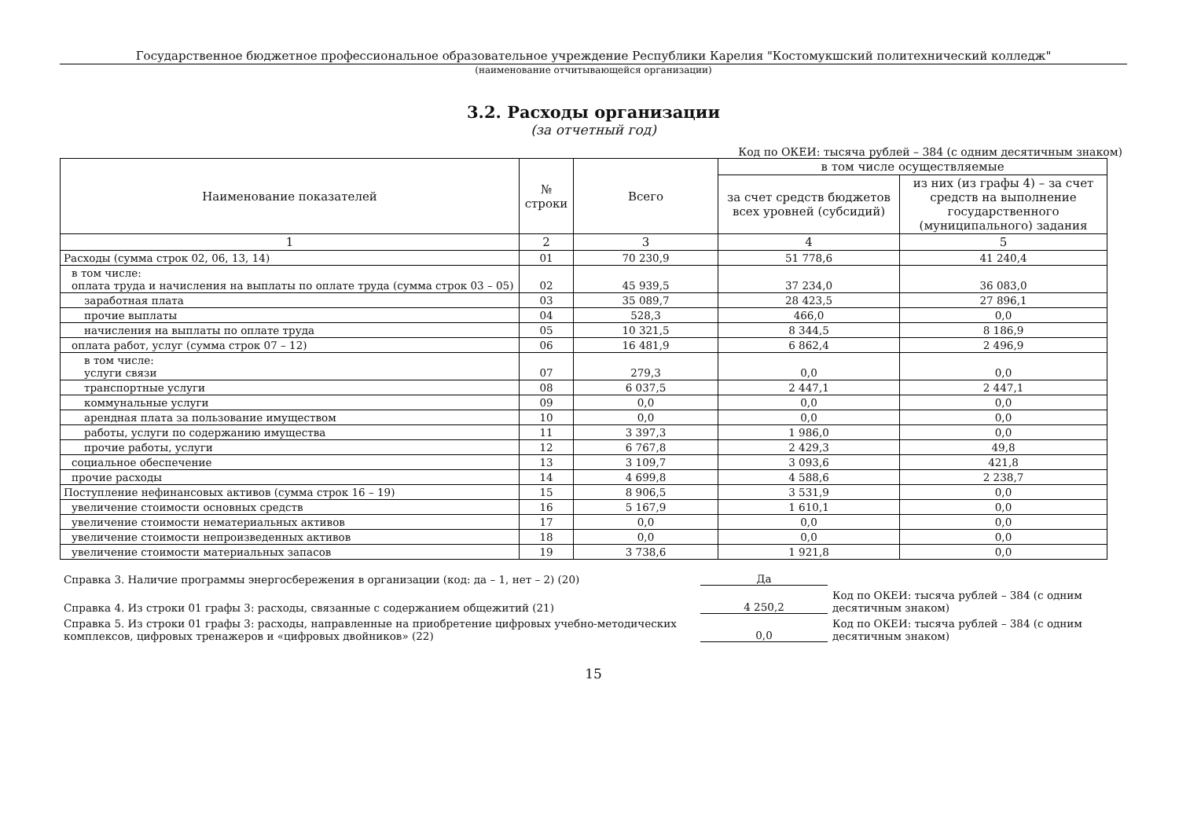Государственное бюджетное профессиональное образовательное учреждение Республики Карелия "Костомукшский политехнический колледж"
(наименование отчитывающейся организации)
3.2. Расходы организации
(за отчетный год)
Код по ОКЕИ: тысяча рублей – 384 (с одним десятичным знаком)
| Наименование показателей | № строки | Всего | в том числе осуществляемые | |
| --- | --- | --- | --- | --- |
| | | | за счет средств бюджетов всех уровней (субсидий) | из них (из графы 4) – за счет средств на выполнение государственного (муниципального) задания |
| 1 | 2 | 3 | 4 | 5 |
| Расходы (сумма строк 02, 06, 13, 14) | 01 | 70 230,9 | 51 778,6 | 41 240,4 |
| в том числе: оплата труда и начисления на выплаты по оплате труда (сумма строк 03 – 05) | 02 | 45 939,5 | 37 234,0 | 36 083,0 |
| заработная плата | 03 | 35 089,7 | 28 423,5 | 27 896,1 |
| прочие выплаты | 04 | 528,3 | 466,0 | 0,0 |
| начисления на выплаты по оплате труда | 05 | 10 321,5 | 8 344,5 | 8 186,9 |
| оплата работ, услуг (сумма строк 07 – 12) | 06 | 16 481,9 | 6 862,4 | 2 496,9 |
| в том числе: услуги связи | 07 | 279,3 | 0,0 | 0,0 |
| транспортные услуги | 08 | 6 037,5 | 2 447,1 | 2 447,1 |
| коммунальные услуги | 09 | 0,0 | 0,0 | 0,0 |
| арендная плата за пользование имуществом | 10 | 0,0 | 0,0 | 0,0 |
| работы, услуги по содержанию имущества | 11 | 3 397,3 | 1 986,0 | 0,0 |
| прочие работы, услуги | 12 | 6 767,8 | 2 429,3 | 49,8 |
| социальное обеспечение | 13 | 3 109,7 | 3 093,6 | 421,8 |
| прочие расходы | 14 | 4 699,8 | 4 588,6 | 2 238,7 |
| Поступление нефинансовых активов (сумма строк 16 – 19) | 15 | 8 906,5 | 3 531,9 | 0,0 |
| увеличение стоимости основных средств | 16 | 5 167,9 | 1 610,1 | 0,0 |
| увеличение стоимости нематериальных активов | 17 | 0,0 | 0,0 | 0,0 |
| увеличение стоимости непроизведенных активов | 18 | 0,0 | 0,0 | 0,0 |
| увеличение стоимости материальных запасов | 19 | 3 738,6 | 1 921,8 | 0,0 |
Справка 3. Наличие программы энергосбережения в организации (код: да – 1, нет – 2) (20)
Да
Справка 4. Из строки 01 графы 3: расходы, связанные с содержанием общежитий (21)
4 250,2
Код по ОКЕИ: тысяча рублей – 384 (с одним десятичным знаком)
Справка 5. Из строки 01 графы 3: расходы, направленные на приобретение цифровых учебно-методических комплексов, цифровых тренажеров и «цифровых двойников» (22)
0,0
Код по ОКЕИ: тысяча рублей – 384 (с одним десятичным знаком)
15